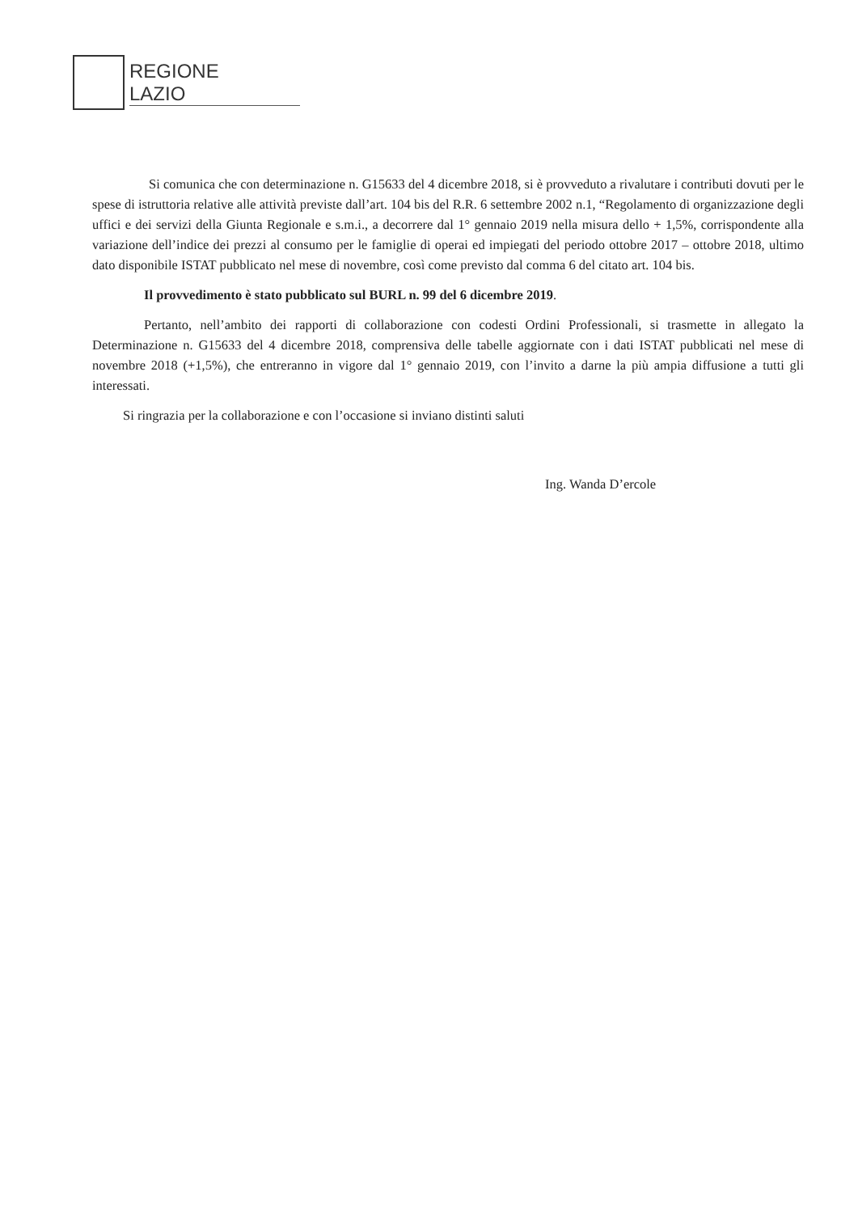REGIONE
LAZIO
Si comunica che con determinazione n. G15633 del 4 dicembre 2018, si è provveduto a rivalutare i contributi dovuti per le spese di istruttoria relative alle attività previste dall’art. 104 bis del R.R. 6 settembre 2002 n.1, “Regolamento di organizzazione degli uffici e dei servizi della Giunta Regionale e s.m.i., a decorrere dal 1° gennaio 2019 nella misura dello + 1,5%, corrispondente alla variazione dell’indice dei prezzi al consumo per le famiglie di operai ed impiegati del periodo ottobre 2017 – ottobre 2018, ultimo dato disponibile ISTAT pubblicato nel mese di novembre, così come previsto dal comma 6 del citato art. 104 bis.
Il provvedimento è stato pubblicato sul BURL n. 99 del 6 dicembre 2019.
Pertanto, nell’ambito dei rapporti di collaborazione con codesti Ordini Professionali, si trasmette in allegato la Determinazione n. G15633 del 4 dicembre 2018, comprensiva delle tabelle aggiornate con i dati ISTAT pubblicati nel mese di novembre 2018 (+1,5%), che entreranno in vigore dal 1° gennaio 2019, con l’invito a darne la più ampia diffusione a tutti gli interessati.
Si ringrazia per la collaborazione e con l’occasione si inviano distinti saluti
Ing. Wanda D’ercole